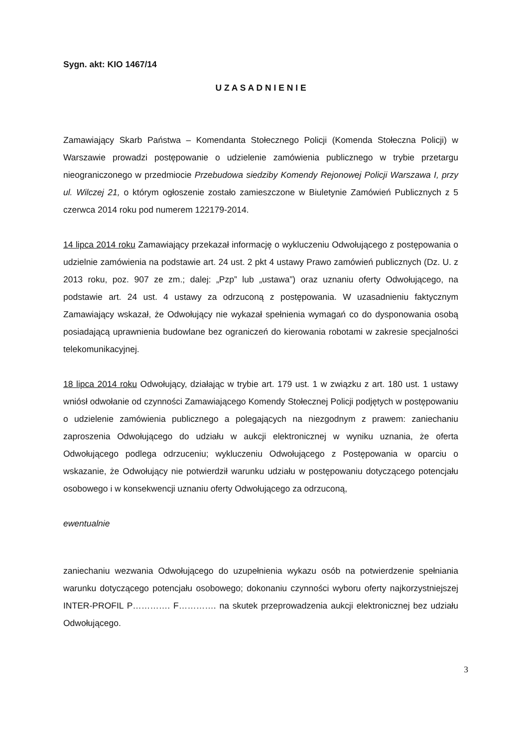Sygn. akt: KIO 1467/14
U Z A S A D N I E N I E
Zamawiający Skarb Państwa – Komendanta Stołecznego Policji (Komenda Stołeczna Policji) w Warszawie prowadzi postępowanie o udzielenie zamówienia publicznego w trybie przetargu nieograniczonego w przedmiocie Przebudowa siedziby Komendy Rejonowej Policji Warszawa I, przy ul. Wilczej 21, o którym ogłoszenie zostało zamieszczone w Biuletynie Zamówień Publicznych z 5 czerwca 2014 roku pod numerem 122179-2014.
14 lipca 2014 roku Zamawiający przekazał informację o wykluczeniu Odwołującego z postępowania o udzielnie zamówienia na podstawie art. 24 ust. 2 pkt 4 ustawy Prawo zamówień publicznych (Dz. U. z 2013 roku, poz. 907 ze zm.; dalej: „Pzp” lub „ustawa”) oraz uznaniu oferty Odwołującego, na podstawie art. 24 ust. 4 ustawy za odrzuconą z postępowania. W uzasadnieniu faktycznym Zamawiający wskazał, że Odwołujący nie wykazał spełnienia wymagań co do dysponowania osobą posiadającą uprawnienia budowlane bez ograniczeń do kierowania robotami w zakresie specjalności telekomunikacyjnej.
18 lipca 2014 roku Odwołujący, działając w trybie art. 179 ust. 1 w związku z art. 180 ust. 1 ustawy wniósł odwołanie od czynności Zamawiającego Komendy Stołecznej Policji podjętych w postępowaniu o udzielenie zamówienia publicznego a polegających na niezgodnym z prawem: zaniechaniu zaproszenia Odwołującego do udziału w aukcji elektronicznej w wyniku uznania, że oferta Odwołującego podlega odrzuceniu; wykluczeniu Odwołującego z Postępowania w oparciu o wskazanie, że Odwołujący nie potwierdził warunku udziału w postępowaniu dotyczącego potencjału osobowego i w konsekwencji uznaniu oferty Odwołującego za odrzuconą,
ewentualnie
zaniechaniu wezwania Odwołującego do uzupełnienia wykazu osób na potwierdzenie spełniania warunku dotyczącego potencjału osobowego; dokonaniu czynności wyboru oferty najkorzystniejszej INTER-PROFIL P…………. F…………. na skutek przeprowadzenia aukcji elektronicznej bez udziału Odwołującego.
3